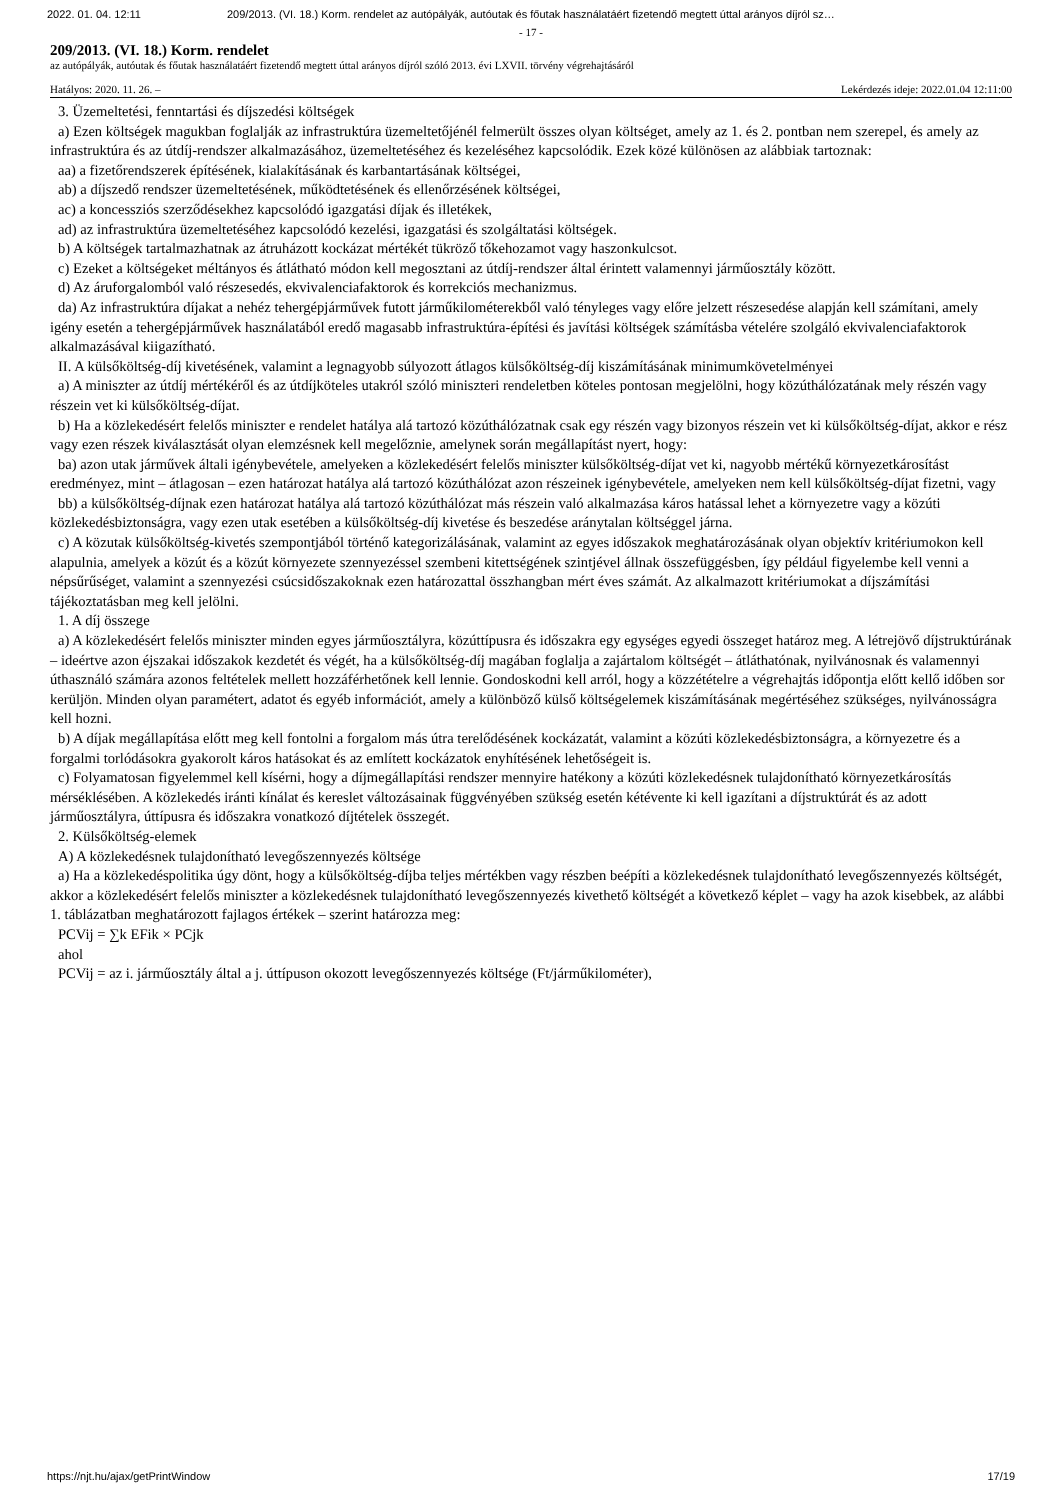2022. 01. 04. 12:11 209/2013. (VI. 18.) Korm. rendelet az autópályák, autóutak és főutak használatáért fizetendő megtett úttal arányos díjról sz…
- 17 -
209/2013. (VI. 18.) Korm. rendelet
az autópályák, autóutak és főutak használatáért fizetendő megtett úttal arányos díjról szóló 2013. évi LXVII. törvény végrehajtásáról
Hatályos: 2020. 11. 26. – Lekérdezés ideje: 2022.01.04 12:11:00
3. Üzemeltetési, fenntartási és díjszedési költségek
a) Ezen költségek magukban foglalják az infrastruktúra üzemeltetőjénél felmerült összes olyan költséget, amely az 1. és 2. pontban nem szerepel, és amely az infrastruktúra és az útdíj-rendszer alkalmazásához, üzemeltetéséhez és kezeléséhez kapcsolódik. Ezek közé különösen az alábbiak tartoznak:
aa) a fizetőrendszerek építésének, kialakításának és karbantartásának költségei,
ab) a díjszedő rendszer üzemeltetésének, működtetésének és ellenőrzésének költségei,
ac) a koncessziós szerződésekhez kapcsolódó igazgatási díjak és illetékek,
ad) az infrastruktúra üzemeltetéséhez kapcsolódó kezelési, igazgatási és szolgáltatási költségek.
b) A költségek tartalmazhatnak az átruházott kockázat mértékét tükröző tőkehozamot vagy haszonkulcsot.
c) Ezeket a költségeket méltányos és átlátható módon kell megosztani az útdíj-rendszer által érintett valamennyi járműosztály között.
d) Az áruforgalomból való részesedés, ekvivalenciafaktorok és korrekciós mechanizmus.
da) Az infrastruktúra díjakat a nehéz tehergépjárművek futott járműkilométerekből való tényleges vagy előre jelzett részesedése alapján kell számítani, amely igény esetén a tehergépjárművek használatából eredő magasabb infrastruktúra-építési és javítási költségek számításba vételére szolgáló ekvivalenciafaktorok alkalmazásával kiigazítható.
II. A külsőköltség-díj kivetésének, valamint a legnagyobb súlyozott átlagos külsőköltség-díj kiszámításának minimumkövetelményei
a) A miniszter az útdíj mértékéről és az útdíjköteles utakról szóló miniszteri rendeletben köteles pontosan megjelölni, hogy közúthálózatának mely részén vagy részein vet ki külsőköltség-díjat.
b) Ha a közlekedésért felelős miniszter e rendelet hatálya alá tartozó közúthálózatnak csak egy részén vagy bizonyos részein vet ki külsőköltség-díjat, akkor e rész vagy ezen részek kiválasztását olyan elemzésnek kell megelőznie, amelynek során megállapítást nyert, hogy:
ba) azon utak járművek általi igénybevétele, amelyeken a közlekedésért felelős miniszter külsőköltség-díjat vet ki, nagyobb mértékű környezetkárosítást eredményez, mint – átlagosan – ezen határozat hatálya alá tartozó közúthálózat azon részeinek igénybevétele, amelyeken nem kell külsőköltség-díjat fizetni, vagy
bb) a külsőköltség-díjnak ezen határozat hatálya alá tartozó közúthálózat más részein való alkalmazása káros hatással lehet a környezetre vagy a közúti közlekedésbiztonságra, vagy ezen utak esetében a külsőköltség-díj kivetése és beszedése aránytalan költséggel járna.
c) A közutak külsőköltség-kivetés szempontjából történő kategorizálásának, valamint az egyes időszakok meghatározásának olyan objektív kritériumokon kell alapulnia, amelyek a közút és a közút környezete szennyezéssel szembeni kitettségének szintjével állnak összefüggésben, így például figyelembe kell venni a népsűrűséget, valamint a szennyezési csúcsidőszakoknak ezen határozattal összhangban mért éves számát. Az alkalmazott kritériumokat a díjszámítási tájékoztatásban meg kell jelölni.
1. A díj összege
a) A közlekedésért felelős miniszter minden egyes járműosztályra, közúttípusra és időszakra egy egységes egyedi összeget határoz meg. A létrejövő díjstruktúrának – ideértve azon éjszakai időszakok kezdetét és végét, ha a külsőköltség-díj magában foglalja a zajártalom költségét – átláthatónak, nyilvánosnak és valamennyi úthasználó számára azonos feltételek mellett hozzáférhetőnek kell lennie. Gondoskodni kell arról, hogy a közzétételre a végrehajtás időpontja előtt kellő időben sor kerüljön. Minden olyan paramétert, adatot és egyéb információt, amely a különböző külső költségelemek kiszámításának megértéséhez szükséges, nyilvánosságra kell hozni.
b) A díjak megállapítása előtt meg kell fontolni a forgalom más útra terelődésének kockázatát, valamint a közúti közlekedésbiztonságra, a környezetre és a forgalmi torlódásokra gyakorolt káros hatásokat és az említett kockázatok enyhítésének lehetőségeit is.
c) Folyamatosan figyelemmel kell kísérni, hogy a díjmegállapítási rendszer mennyire hatékony a közúti közlekedésnek tulajdonítható környezetkárosítás mérséklésében. A közlekedés iránti kínálat és kereslet változásainak függvényében szükség esetén kétévente ki kell igazítani a díjstruktúrát és az adott járműosztályra, úttípusra és időszakra vonatkozó díjtételek összegét.
2. Külsőköltség-elemek
A) A közlekedésnek tulajdonítható levegőszennyezés költsége
a) Ha a közlekedéspolitika úgy dönt, hogy a külsőköltség-díjba teljes mértékben vagy részben beépíti a közlekedésnek tulajdonítható levegőszennyezés költségét, akkor a közlekedésért felelős miniszter a közlekedésnek tulajdonítható levegőszennyezés kivethető költségét a következő képlet – vagy ha azok kisebbek, az alábbi 1. táblázatban meghatározott fajlagos értékek – szerint határozza meg:
PCVij = ∑k EFik × PCjk
ahol
PCVij = az i. járműosztály által a j. úttípuson okozott levegőszennyezés költsége (Ft/járműkilométer),
https://njt.hu/ajax/getPrintWindow 17/19